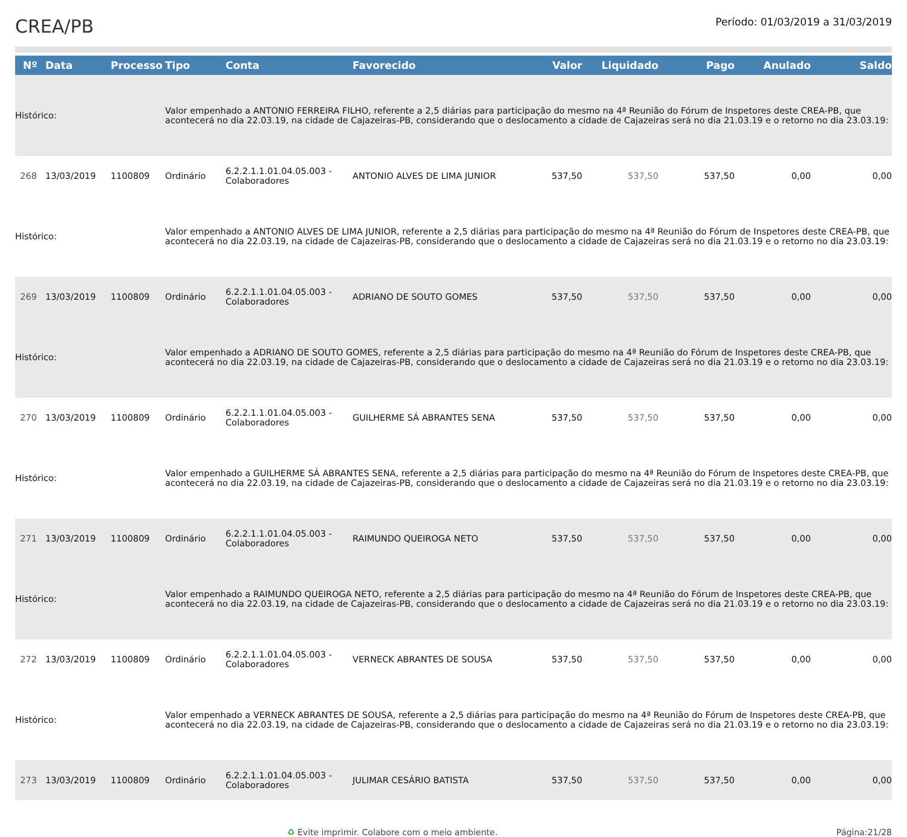CREA/PB
Período: 01/03/2019 a 31/03/2019
| Nº | Data | Processo | Tipo | Conta | Favorecido | Valor | Liquidado | Pago | Anulado | Saldo |
| --- | --- | --- | --- | --- | --- | --- | --- | --- | --- | --- |
| Histórico: | | | Valor empenhado a ANTONIO FERREIRA FILHO, referente a 2,5 diárias para participação do mesmo na 4ª Reunião do Fórum de Inspetores deste CREA-PB, que acontecerá no dia 22.03.19, na cidade de Cajazeiras-PB, considerando que o deslocamento a cidade de Cajazeiras será no dia 21.03.19 e o retorno no dia 23.03.19: | | | | | | | |
| 268 | 13/03/2019 | 1100809 | Ordinário | 6.2.2.1.1.01.04.05.003 - Colaboradores | ANTONIO ALVES DE LIMA JUNIOR | 537,50 | 537,50 | 537,50 | 0,00 | 0,00 |
| Histórico: | | | Valor empenhado a ANTONIO ALVES DE LIMA JUNIOR, referente a 2,5 diárias para participação do mesmo na 4ª Reunião do Fórum de Inspetores deste CREA-PB, que acontecerá no dia 22.03.19, na cidade de Cajazeiras-PB, considerando que o deslocamento a cidade de Cajazeiras será no dia 21.03.19 e o retorno no dia 23.03.19: | | | | | | | |
| 269 | 13/03/2019 | 1100809 | Ordinário | 6.2.2.1.1.01.04.05.003 - Colaboradores | ADRIANO DE SOUTO GOMES | 537,50 | 537,50 | 537,50 | 0,00 | 0,00 |
| Histórico: | | | Valor empenhado a ADRIANO DE SOUTO GOMES, referente a 2,5 diárias para participação do mesmo na 4ª Reunião do Fórum de Inspetores deste CREA-PB, que acontecerá no dia 22.03.19, na cidade de Cajazeiras-PB, considerando que o deslocamento a cidade de Cajazeiras será no dia 21.03.19 e o retorno no dia 23.03.19: | | | | | | | |
| 270 | 13/03/2019 | 1100809 | Ordinário | 6.2.2.1.1.01.04.05.003 - Colaboradores | GUILHERME SÁ ABRANTES SENA | 537,50 | 537,50 | 537,50 | 0,00 | 0,00 |
| Histórico: | | | Valor empenhado a GUILHERME SÁ ABRANTES SENA, referente a 2,5 diárias para participação do mesmo na 4ª Reunião do Fórum de Inspetores deste CREA-PB, que acontecerá no dia 22.03.19, na cidade de Cajazeiras-PB, considerando que o deslocamento a cidade de Cajazeiras será no dia 21.03.19 e o retorno no dia 23.03.19: | | | | | | | |
| 271 | 13/03/2019 | 1100809 | Ordinário | 6.2.2.1.1.01.04.05.003 - Colaboradores | RAIMUNDO QUEIROGA NETO | 537,50 | 537,50 | 537,50 | 0,00 | 0,00 |
| Histórico: | | | Valor empenhado a RAIMUNDO QUEIROGA NETO, referente a 2,5 diárias para participação do mesmo na 4ª Reunião do Fórum de Inspetores deste CREA-PB, que acontecerá no dia 22.03.19, na cidade de Cajazeiras-PB, considerando que o deslocamento a cidade de Cajazeiras será no dia 21.03.19 e o retorno no dia 23.03.19: | | | | | | | |
| 272 | 13/03/2019 | 1100809 | Ordinário | 6.2.2.1.1.01.04.05.003 - Colaboradores | VERNECK ABRANTES DE SOUSA | 537,50 | 537,50 | 537,50 | 0,00 | 0,00 |
| Histórico: | | | Valor empenhado a VERNECK ABRANTES DE SOUSA, referente a 2,5 diárias para participação do mesmo na 4ª Reunião do Fórum de Inspetores deste CREA-PB, que acontecerá no dia 22.03.19, na cidade de Cajazeiras-PB, considerando que o deslocamento a cidade de Cajazeiras será no dia 21.03.19 e o retorno no dia 23.03.19: | | | | | | | |
| 273 | 13/03/2019 | 1100809 | Ordinário | 6.2.2.1.1.01.04.05.003 - Colaboradores | JULIMAR CESÁRIO BATISTA | 537,50 | 537,50 | 537,50 | 0,00 | 0,00 |
♻ Evite imprimir. Colabore com o meio ambiente. Página:21/28